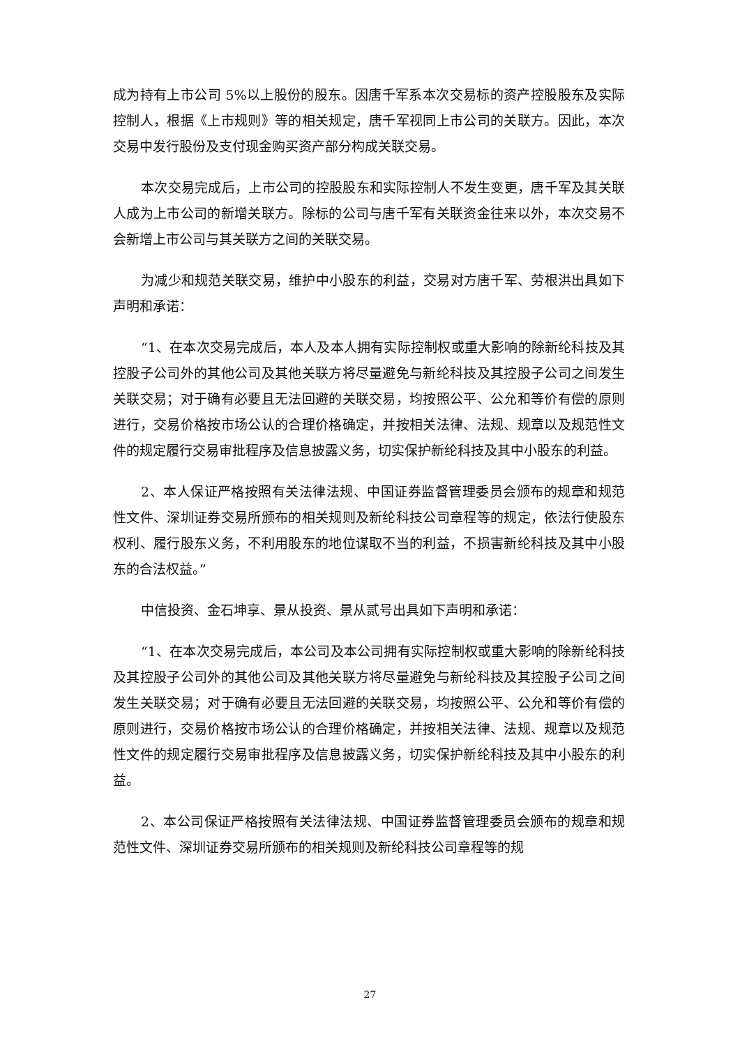成为持有上市公司 5%以上股份的股东。因唐千军系本次交易标的资产控股股东及实际控制人，根据《上市规则》等的相关规定，唐千军视同上市公司的关联方。因此，本次交易中发行股份及支付现金购买资产部分构成关联交易。
本次交易完成后，上市公司的控股股东和实际控制人不发生变更，唐千军及其关联人成为上市公司的新增关联方。除标的公司与唐千军有关联资金往来以外，本次交易不会新增上市公司与其关联方之间的关联交易。
为减少和规范关联交易，维护中小股东的利益，交易对方唐千军、劳根洪出具如下声明和承诺：
“1、在本次交易完成后，本人及本人拥有实际控制权或重大影响的除新纶科技及其控股子公司外的其他公司及其他关联方将尽量避免与新纶科技及其控股子公司之间发生关联交易；对于确有必要且无法回避的关联交易，均按照公平、公允和等价有偿的原则进行，交易价格按市场公认的合理价格确定，并按相关法律、法规、规章以及规范性文件的规定履行交易审批程序及信息披露义务，切实保护新纶科技及其中小股东的利益。
2、本人保证严格按照有关法律法规、中国证券监督管理委员会颁布的规章和规范性文件、深圳证券交易所颁布的相关规则及新纶科技公司章程等的规定，依法行使股东权利、履行股东义务，不利用股东的地位谋取不当的利益，不损害新纶科技及其中小股东的合法权益。”
中信投资、金石坤享、景从投资、景从贰号出具如下声明和承诺：
“1、在本次交易完成后，本公司及本公司拥有实际控制权或重大影响的除新纶科技及其控股子公司外的其他公司及其他关联方将尽量避免与新纶科技及其控股子公司之间发生关联交易；对于确有必要且无法回避的关联交易，均按照公平、公允和等价有偿的原则进行，交易价格按市场公认的合理价格确定，并按相关法律、法规、规章以及规范性文件的规定履行交易审批程序及信息披露义务，切实保护新纶科技及其中小股东的利益。
2、本公司保证严格按照有关法律法规、中国证券监督管理委员会颁布的规章和规范性文件、深圳证券交易所颁布的相关规则及新纶科技公司章程等的规
27